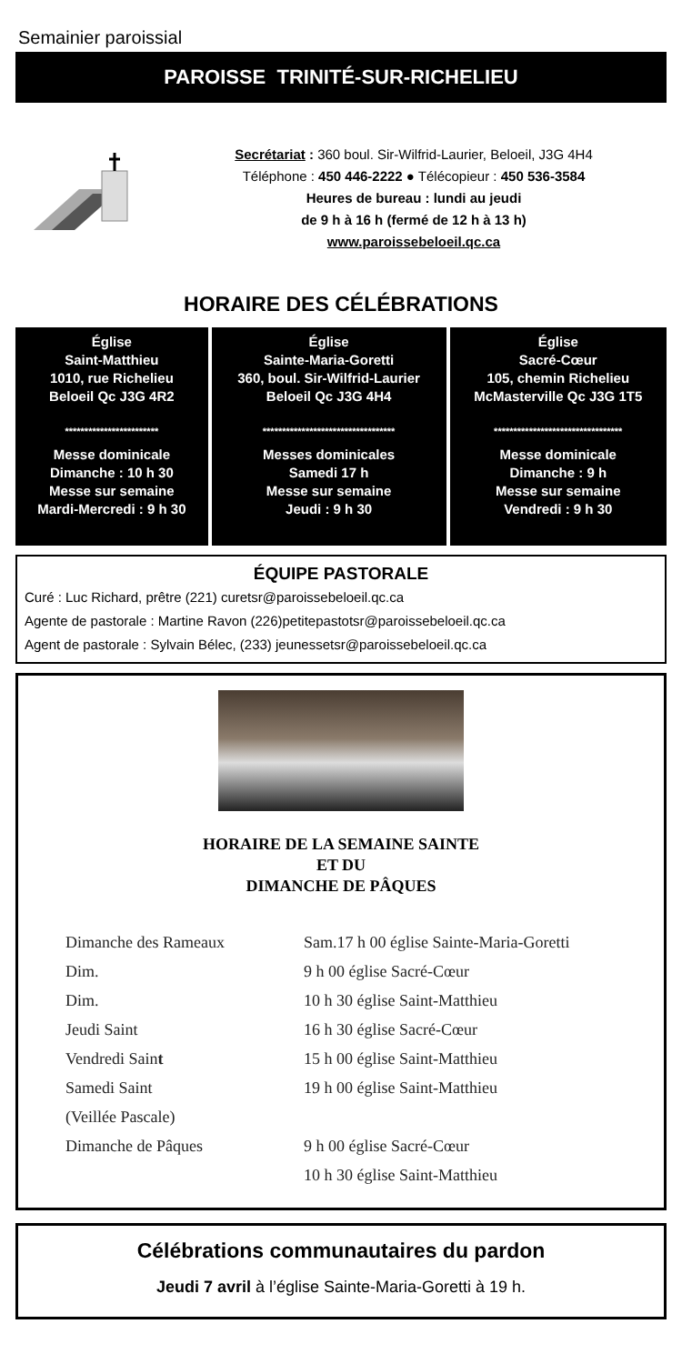Semainier paroissial
PAROISSE TRINITÉ-SUR-RICHELIEU
Secrétariat : 360 boul. Sir-Wilfrid-Laurier, Beloeil, J3G 4H4
Téléphone : 450 446-2222 ● Télécopieur : 450 536-3584
Heures de bureau : lundi au jeudi
de 9 h à 16 h (fermé de 12 h à 13 h)
www.paroissebeloeil.qc.ca
HORAIRE DES CÉLÉBRATIONS
| Église Saint-Matthieu 1010, rue Richelieu Beloeil Qc J3G 4R2 ************************ Messe dominicale Dimanche : 10 h 30 Messe sur semaine Mardi-Mercredi : 9 h 30 | Église Sainte-Maria-Goretti 360, boul. Sir-Wilfrid-Laurier Beloeil Qc J3G 4H4 ********************************** Messes dominicales Samedi 17 h Messe sur semaine Jeudi : 9 h 30 | Église Sacré-Cœur 105, chemin Richelieu McMasterville Qc J3G 1T5 ********************************* Messe dominicale Dimanche : 9 h Messe sur semaine Vendredi : 9 h 30 |
ÉQUIPE PASTORALE
Curé : Luc Richard, prêtre (221) curetsr@paroissebeloeil.qc.ca
Agente de pastorale : Martine Ravon (226)petitepastotsr@paroissebeloeil.qc.ca
Agent de pastorale : Sylvain Bélec, (233) jeunessetsr@paroissebeloeil.qc.ca
HORAIRE DE LA SEMAINE SAINTE
ET DU
DIMANCHE DE PÂQUES
| Dimanche des Rameaux | Sam.17 h 00 église Sainte-Maria-Goretti |
| Dim. | 9 h 00 église Sacré-Cœur |
| Dim. | 10 h 30 église Saint-Matthieu |
| Jeudi Saint | 16 h 30 église Sacré-Cœur |
| Vendredi Sain t | 15 h 00 église Saint-Matthieu |
| Samedi Saint | 19 h 00 église Saint-Matthieu |
| (Veillée Pascale) | |
| Dimanche de Pâques | 9 h 00 église Sacré-Cœur |
| | 10 h 30 église Saint-Matthieu |
Célébrations communautaires du pardon
Jeudi 7 avril à l’église Sainte-Maria-Goretti à 19 h.